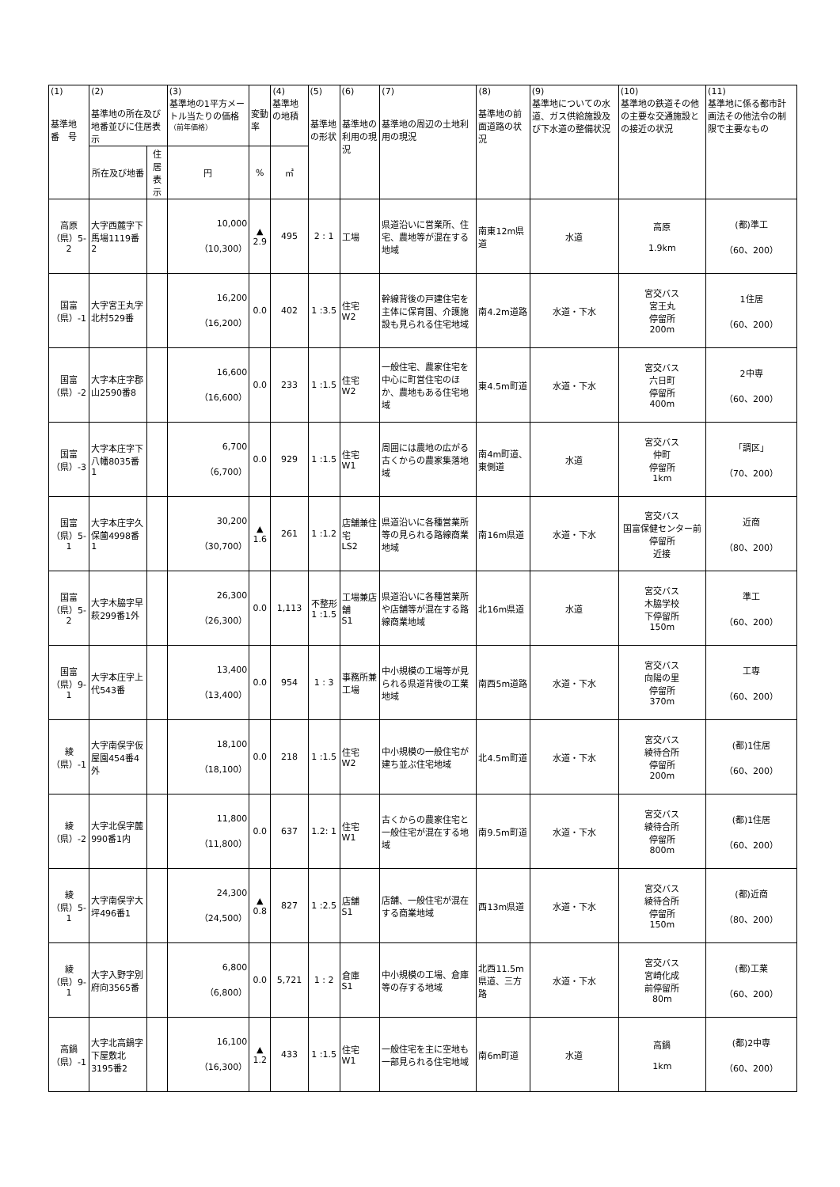| (1) 基準地 番 号 | (2) 基準地の所在及び地番並びに住居表示 | | (3) 基準地の1平方メートル当たりの価格 （前年価格） | 変動率 | (4) 基準地の地積 | (5) 基準地の形状 | (6) 基準地の利用の現況 | (7) 基準地の周辺の土地利用の現況 | (8) 基準地の前面道路の状況 | (9) 基準地についての水道、ガス供給施設及び下水道の整備状況 | (10) 基準地の鉄道その他の主要な交通施設との接近の状況 | (11) 基準地に係る都市計画法その他法令の制限で主要なもの |
| --- | --- | --- | --- | --- | --- | --- | --- | --- | --- | --- | --- | --- |
| | 所在及び地番 | 住居表示 | 円 | % | ㎡ | | | | | | | |
| 高原 （県）5-2 | 大字西麓字下馬場1119番2 | | 10,000 （10,300） | ▲ 2.9 | 495 | 2 : 1 | 工場 | 県道沿いに営業所、住宅、農地等が混在する地域 | 南東12m県道 | 水道 | 高原 1.9km | (都)準工 （60、200） |
| 国富 （県）-1 | 大字宮王丸字北村529番 | | 16,200 （16,200） | 0.0 | 402 | 1 :3.5 | 住宅 W2 | 幹線背後の戸建住宅を主体に保育園、介護施設も見られる住宅地域 | 南4.2m道路 | 水道・下水 | 宮交バス 宮王丸 停留所 200m | 1住居 （60、200） |
| 国富 （県）-2 | 大字本庄字郡山2590番8 | | 16,600 （16,600） | 0.0 | 233 | 1 :1.5 | 住宅 W2 | 一般住宅、農家住宅を中心に町営住宅のほか、農地もある住宅地域 | 東4.5m町道 | 水道・下水 | 宮交バス 六日町 停留所 400m | 2中専 （60、200） |
| 国富 （県）-3 | 大字本庄字下八幡8035番1 | | 6,700 （6,700） | 0.0 | 929 | 1 :1.5 | 住宅 W1 | 周囲には農地の広がる古くからの農家集落地域 | 南4m町道、東側道 | 水道 | 宮交バス 仲町 停留所 1km | 「調区」 （70、200） |
| 国富 （県）5-1 | 大字本庄字久保薗4998番1 | | 30,200 （30,700） | ▲ 1.6 | 261 | 1 :1.2 | 店舗兼住宅 LS2 | 県道沿いに各種営業所等の見られる路線商業地域 | 南16m県道 | 水道・下水 | 宮交バス 国富保健センター前停留所 近接 | 近商 （80、200） |
| 国富 （県）5-2 | 大字木脇字早萩299番1外 | | 26,300 （26,300） | 0.0 | 1,113 | 不整形 1 :1.5 | 工場兼店舗 S1 | 県道沿いに各種営業所や店舗等が混在する路線商業地域 | 北16m県道 | 水道 | 宮交バス 木脇学校 下停留所 150m | 準工 （60、200） |
| 国富 （県）9-1 | 大字本庄字上代543番 | | 13,400 （13,400） | 0.0 | 954 | 1 : 3 | 事務所兼工場 | 中小規模の工場等が見られる県道背後の工業地域 | 南西5m道路 | 水道・下水 | 宮交バス 向陽の里 停留所 370m | 工専 （60、200） |
| 綾 （県）-1 | 大字南俣字仮屋園454番4外 | | 18,100 （18,100） | 0.0 | 218 | 1 :1.5 | 住宅 W2 | 中小規模の一般住宅が建ち並ぶ住宅地域 | 北4.5m町道 | 水道・下水 | 宮交バス 綾待合所 停留所 200m | (都)1住居 （60、200） |
| 綾 （県）-2 | 大字北俣字麓990番1内 | | 11,800 （11,800） | 0.0 | 637 | 1.2: 1 | 住宅 W1 | 古くからの農家住宅と一般住宅が混在する地域 | 南9.5m町道 | 水道・下水 | 宮交バス 綾待合所 停留所 800m | (都)1住居 （60、200） |
| 綾 （県）5-1 | 大字南俣字大坪496番1 | | 24,300 （24,500） | ▲ 0.8 | 827 | 1 :2.5 | 店舗 S1 | 店舗、一般住宅が混在する商業地域 | 西13m県道 | 水道・下水 | 宮交バス 綾待合所 停留所 150m | (都)近商 （80、200） |
| 綾 （県）9-1 | 大字入野字別府向3565番 | | 6,800 （6,800） | 0.0 | 5,721 | 1 : 2 | 倉庫 S1 | 中小規模の工場、倉庫等の存する地域 | 北西11.5m県道、三方路 | 水道・下水 | 宮交バス 宮崎化成 前停留所 80m | (都)工業 （60、200） |
| 高鍋 （県）-1 | 大字北高鍋字下屋敷北3195番2 | | 16,100 （16,300） | ▲ 1.2 | 433 | 1 :1.5 | 住宅 W1 | 一般住宅を主に空地も一部見られる住宅地域 | 南6m町道 | 水道 | 高鍋 1km | (都)2中専 （60、200） |